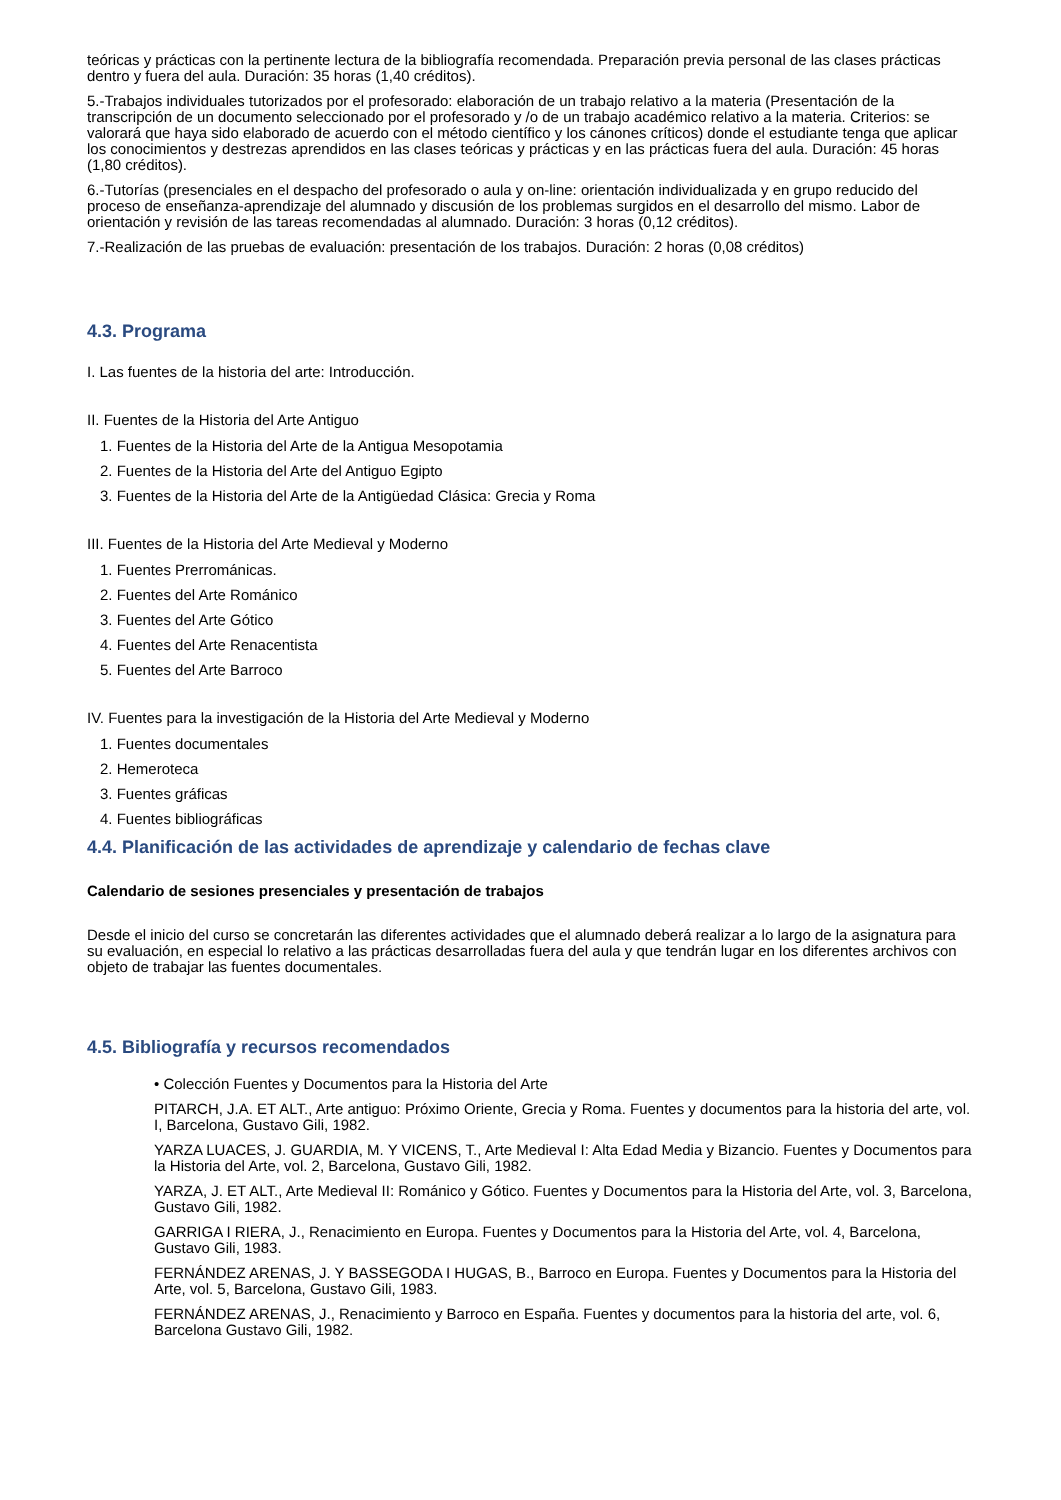teóricas y prácticas con la pertinente lectura de la bibliografía recomendada. Preparación previa personal de las clases prácticas dentro y fuera del aula. Duración: 35 horas (1,40 créditos).
5.-Trabajos individuales tutorizados por el profesorado: elaboración de un trabajo relativo a la materia (Presentación de la transcripción de un documento seleccionado por el profesorado y /o de un trabajo académico relativo a la materia. Criterios: se valorará que haya sido elaborado de acuerdo con el método científico y los cánones críticos) donde el estudiante tenga que aplicar los conocimientos y destrezas aprendidos en las clases teóricas y prácticas y en las prácticas fuera del aula. Duración: 45 horas (1,80 créditos).
6.-Tutorías (presenciales en el despacho del profesorado o aula y on-line: orientación individualizada y en grupo reducido del proceso de enseñanza-aprendizaje del alumnado y discusión de los problemas surgidos en el desarrollo del mismo. Labor de orientación y revisión de las tareas recomendadas al alumnado. Duración: 3 horas (0,12 créditos).
7.-Realización de las pruebas de evaluación: presentación de los trabajos. Duración: 2 horas (0,08 créditos)
4.3. Programa
I. Las fuentes de la historia del arte: Introducción.
II. Fuentes de la Historia del Arte Antiguo
1. Fuentes de la Historia del Arte de la Antigua Mesopotamia
2. Fuentes de la Historia del Arte del Antiguo Egipto
3. Fuentes de la Historia del Arte de la Antigüedad Clásica: Grecia y Roma
III. Fuentes de la Historia del Arte Medieval y Moderno
1. Fuentes Prerrománicas.
2. Fuentes del Arte Románico
3. Fuentes del Arte Gótico
4. Fuentes del Arte Renacentista
5. Fuentes del Arte Barroco
IV. Fuentes para la investigación de la Historia del Arte Medieval y Moderno
1. Fuentes documentales
2. Hemeroteca
3. Fuentes gráficas
4. Fuentes bibliográficas
4.4. Planificación de las actividades de aprendizaje y calendario de fechas clave
Calendario de sesiones presenciales y presentación de trabajos
Desde el inicio del curso se concretarán las diferentes actividades que el alumnado deberá realizar a lo largo de la asignatura para su evaluación, en especial lo relativo a las prácticas desarrolladas fuera del aula y que tendrán lugar en los diferentes archivos con objeto de trabajar las fuentes documentales.
4.5. Bibliografía y recursos recomendados
• Colección Fuentes y Documentos para la Historia del Arte
PITARCH, J.A. ET ALT., Arte antiguo: Próximo Oriente, Grecia y Roma. Fuentes y documentos para la historia del arte, vol. I, Barcelona, Gustavo Gili, 1982.
YARZA LUACES, J. GUARDIA, M. Y VICENS, T., Arte Medieval I: Alta Edad Media y Bizancio. Fuentes y Documentos para la Historia del Arte, vol. 2, Barcelona, Gustavo Gili, 1982.
YARZA, J. ET ALT., Arte Medieval II: Románico y Gótico. Fuentes y Documentos para la Historia del Arte, vol. 3, Barcelona, Gustavo Gili, 1982.
GARRIGA I RIERA, J., Renacimiento en Europa. Fuentes y Documentos para la Historia del Arte, vol. 4, Barcelona, Gustavo Gili, 1983.
FERNÁNDEZ ARENAS, J. Y BASSEGODA I HUGAS, B., Barroco en Europa. Fuentes y Documentos para la Historia del Arte, vol. 5, Barcelona, Gustavo Gili, 1983.
FERNÁNDEZ ARENAS, J., Renacimiento y Barroco en España. Fuentes y documentos para la historia del arte, vol. 6, Barcelona Gustavo Gili, 1982.